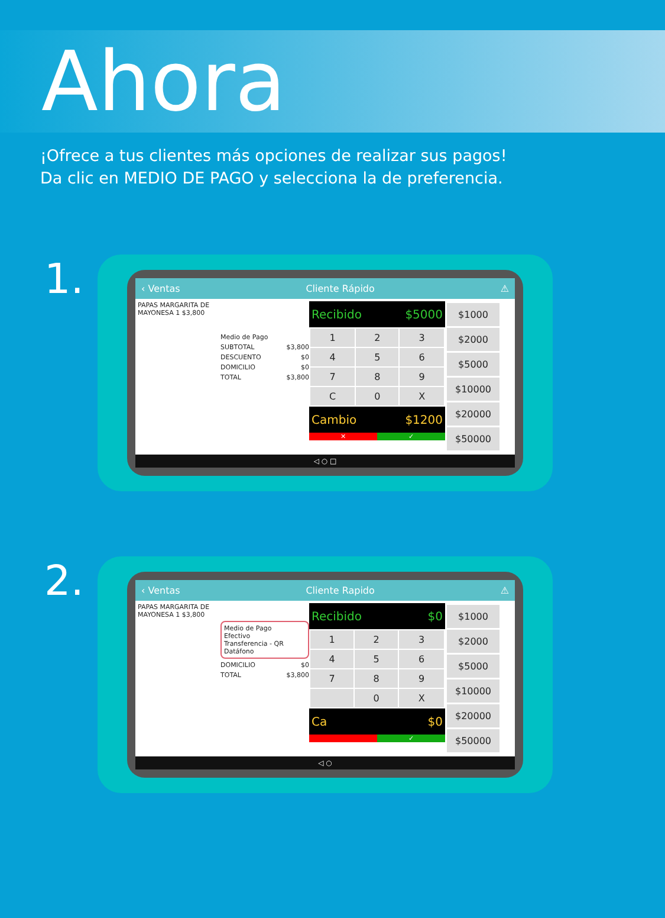Ahora
¡Ofrece a tus clientes más opciones de realizar sus pagos!
Da clic en MEDIO DE PAGO y selecciona la de preferencia.
1.
‹ Ventas Cliente Rápido ⚠
PAPAS MARGARITA DE MAYONESA 1 $3,800
Medio de Pago
SUBTOTAL $3,800
DESCUENTO $0
DOMICILIO $0
TOTAL $3,800
Recibido $5000
| 1 | 2 | 3 |
| 4 | 5 | 6 |
| 7 | 8 | 9 |
| C | 0 | X |
Cambio $1200
✕ ✓
$1000
$2000
$5000
$10000
$20000
$50000
◁ ○ □
2.
‹ Ventas Cliente Rapido ⚠
PAPAS MARGARITA DE MAYONESA 1 $3,800
Medio de Pago
Efectivo
Transferencia - QR
Datáfono
DOMICILIO $0
TOTAL $3,800
Recibido $0
| 1 | 2 | 3 |
| 4 | 5 | 6 |
| 7 | 8 | 9 |
| | 0 | X |
Ca $0
✓
$1000
$2000
$5000
$10000
$20000
$50000
◁ ○